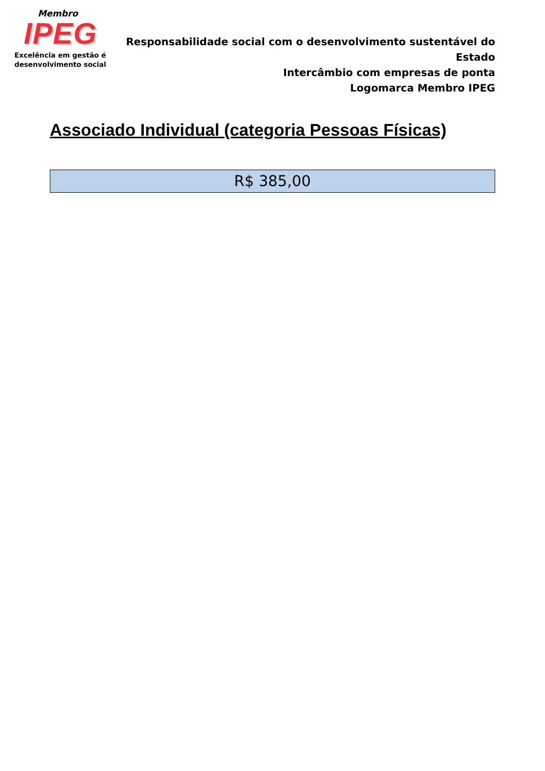Membro
IPEG
Excelência em gestão é
desenvolvimento social
Responsabilidade social com o desenvolvimento sustentável do Estado
Intercâmbio com empresas de ponta
Logomarca Membro IPEG
Associado Individual (categoria Pessoas Físicas)
R$ 385,00